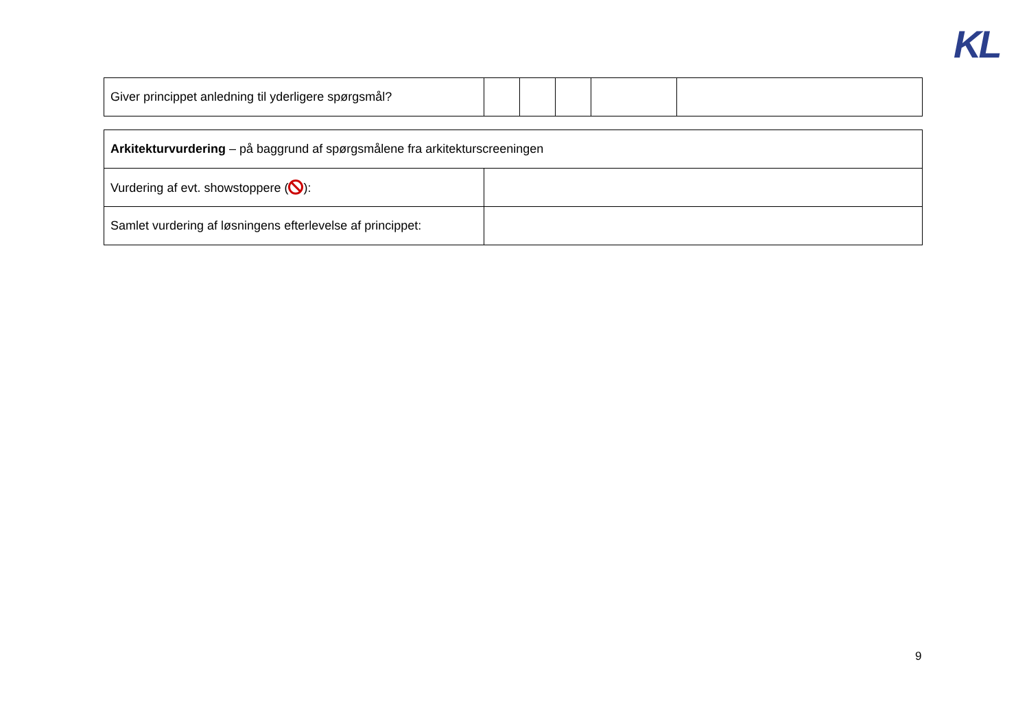KL
| Giver princippet anledning til yderligere spørgsmål? | | | | | |
| Arkitekturvurdering – på baggrund af spørgsmålene fra arkitekturscreeningen | |
| Vurdering af evt. showstoppere ( ): | |
| Samlet vurdering af løsningens efterlevelse af princippet: | |
9